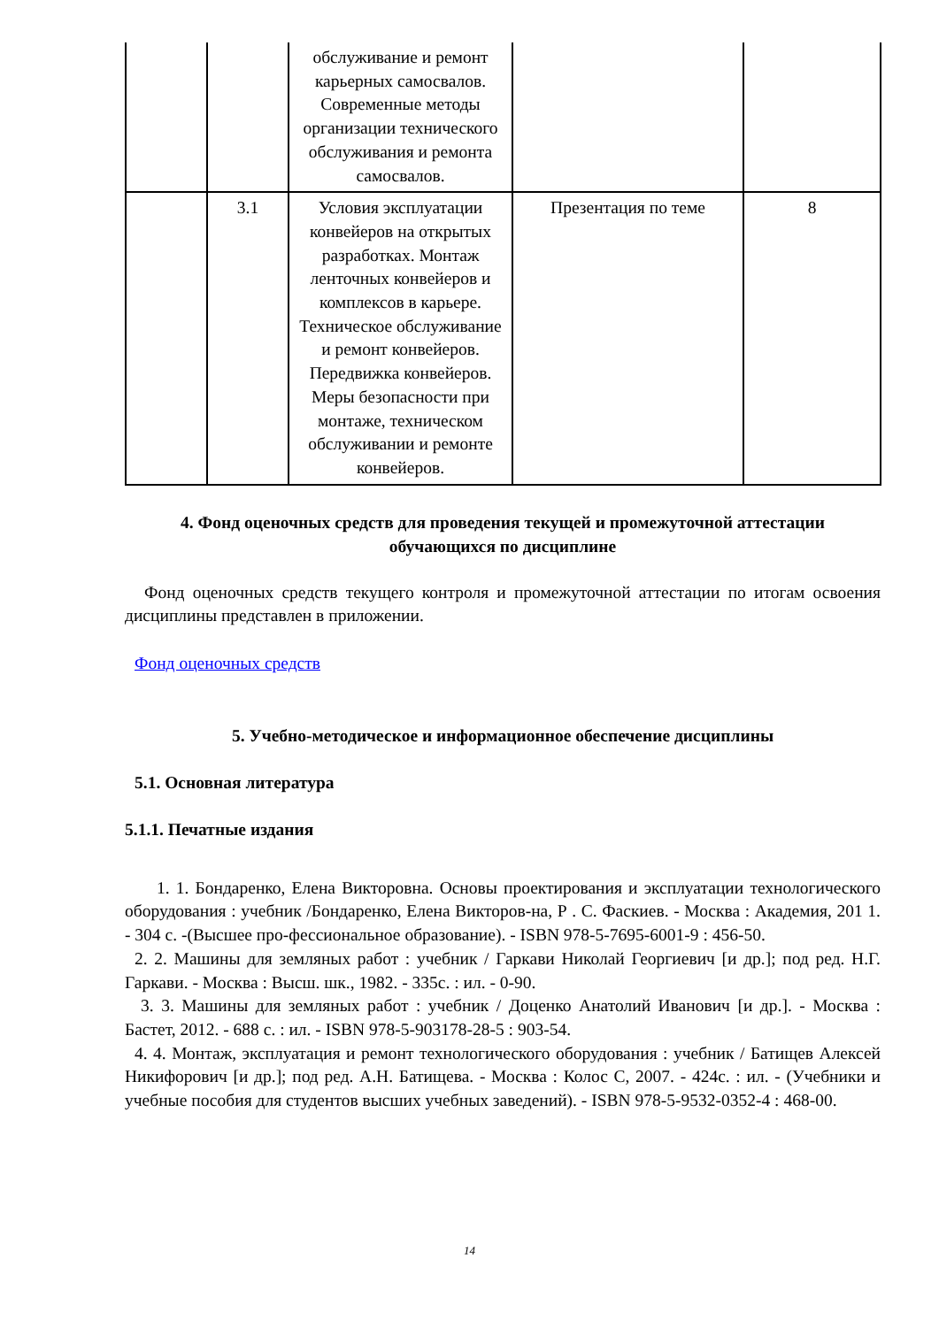| | | обслуживание и ремонт карьерных самосвалов. Современные методы организации технического обслуживания и ремонта самосвалов. | | |
| | 3.1 | Условия эксплуатации конвейеров на открытых разработках. Монтаж ленточных конвейеров и комплексов в карьере. Техническое обслуживание и ремонт конвейеров. Передвижка конвейеров. Меры безопасности при монтаже, техническом обслуживании и ремонте конвейеров. | Презентация по теме | 8 |
4. Фонд оценочных средств для проведения текущей и промежуточной аттестации обучающихся по дисциплине
Фонд оценочных средств текущего контроля и промежуточной аттестации по итогам освоения дисциплины представлен в приложении.
Фонд оценочных средств
5. Учебно-методическое и информационное обеспечение дисциплины
5.1. Основная литература
5.1.1. Печатные издания
1. 1. Бондаренко, Елена Викторовна. Основы проектирования и эксплуатации технологического оборудования : учебник /Бондаренко, Елена Викторов-на, Р . С. Фаскиев. - Москва : Академия, 201 1. - 304 с. -(Высшее про-фессиональное образование). - ISBN 978-5-7695-6001-9 : 456-50.
2. 2. Машины для земляных работ : учебник / Гаркави Николай Георгиевич [и др.]; под ред. Н.Г. Гаркави. - Москва : Высш. шк., 1982. - 335с. : ил. - 0-90.
3. 3. Машины для земляных работ : учебник / Доценко Анатолий Иванович [и др.]. - Москва : Бастет, 2012. - 688 с. : ил. - ISBN 978-5-903178-28-5 : 903-54.
4. 4. Монтаж, эксплуатация и ремонт технологического оборудования : учебник / Батищев Алексей Никифорович [и др.]; под ред. А.Н. Батищева. - Москва : Колос С, 2007. - 424с. : ил. - (Учебники и учебные пособия для студентов высших учебных заведений). - ISBN 978-5-9532-0352-4 : 468-00.
14